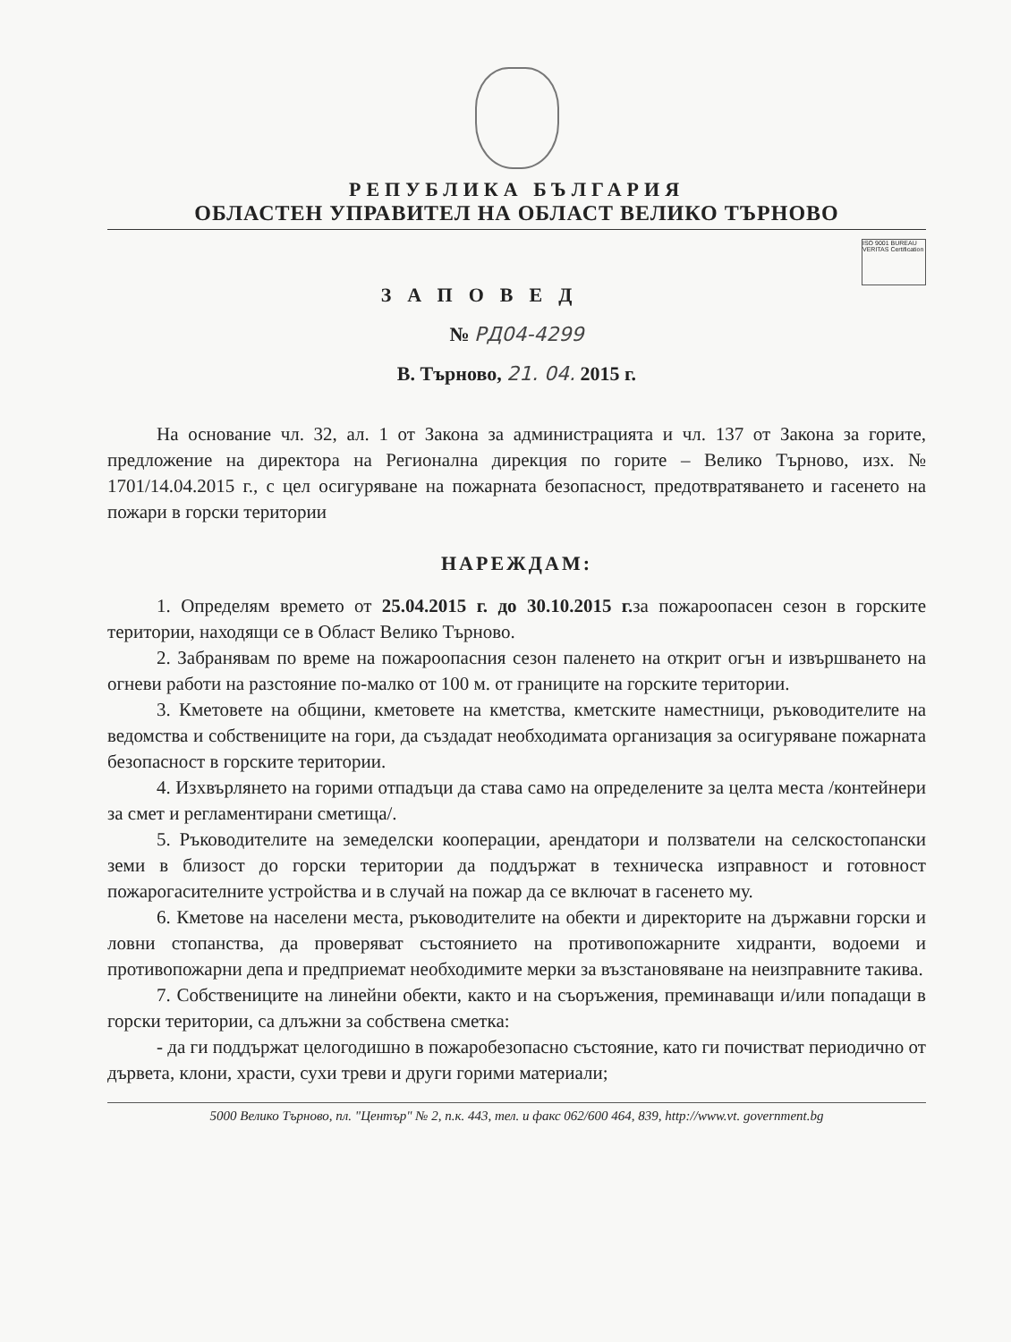РЕПУБЛИКА БЪЛГАРИЯ
ОБЛАСТЕН УПРАВИТЕЛ НА ОБЛАСТ ВЕЛИКО ТЪРНОВО
ISO 9001 BUREAU VERITAS Certification
ЗАПОВЕД
№ РД04-4299
В. Търново, 21. 04. 2015 г.
На основание чл. 32, ал. 1 от Закона за администрацията и чл. 137 от Закона за горите, предложение на директора на Регионална дирекция по горите – Велико Търново, изх. № 1701/14.04.2015 г., с цел осигуряване на пожарната безопасност, предотвратяването и гасенето на пожари в горски територии
НАРЕЖДАМ:
1. Определям времето от 25.04.2015 г. до 30.10.2015 г. за пожароопасен сезон в горските територии, находящи се в Област Велико Търново.
2. Забранявам по време на пожароопасния сезон паленето на открит огън и извършването на огневи работи на разстояние по-малко от 100 м. от границите на горските територии.
3. Кметовете на общини, кметовете на кметства, кметските наместници, ръководителите на ведомства и собствениците на гори, да създадат необходимата организация за осигуряване пожарната безопасност в горските територии.
4. Изхвърлянето на горими отпадъци да става само на определените за целта места /контейнери за смет и регламентирани сметища/.
5. Ръководителите на земеделски кооперации, арендатори и ползватели на селскостопански земи в близост до горски територии да поддържат в техническа изправност и готовност пожарогасителните устройства и в случай на пожар да се включат в гасенето му.
6. Кметове на населени места, ръководителите на обекти и директорите на държавни горски и ловни стопанства, да проверяват състоянието на противопожарните хидранти, водоеми и противопожарни депа и предприемат необходимите мерки за възстановяване на неизправните такива.
7. Собствениците на линейни обекти, както и на съоръжения, преминаващи и/или попадащи в горски територии, са длъжни за собствена сметка:
- да ги поддържат целогодишно в пожаробезопасно състояние, като ги почистват периодично от дървета, клони, храсти, сухи треви и други горими материали;
5000 Велико Търново, пл. "Център" № 2, п.к. 443, тел. и факс 062/600 464, 839, http://www.vt. government.bg